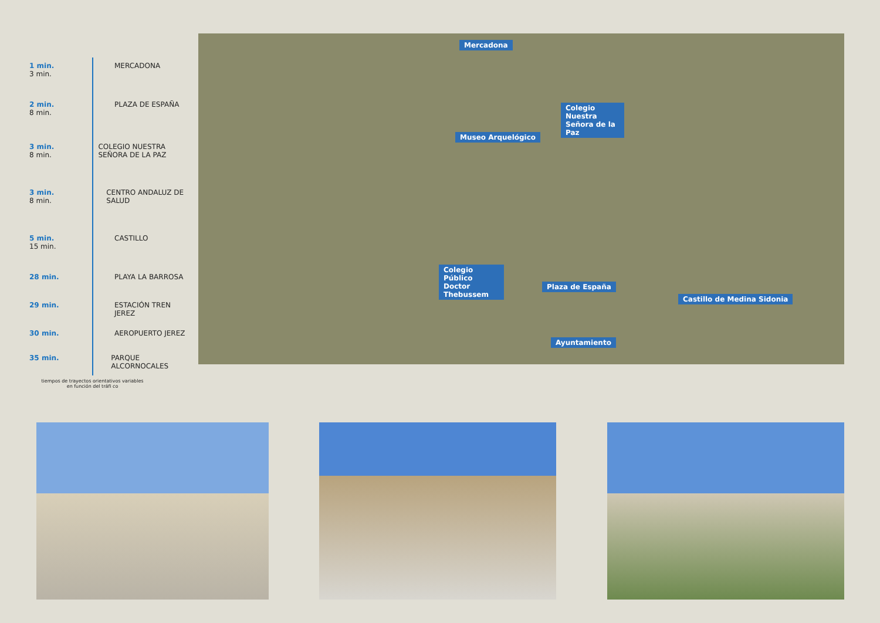1 min.
3 min.
MERCADONA
2 min.
8 min.
PLAZA DE ESPAÑA
3 min.
8 min.
COLEGIO NUESTRA SEÑORA DE LA PAZ
3 min.
8 min.
CENTRO ANDALUZ DE SALUD
5 min.
15 min.
CASTILLO
28 min. PLAYA LA BARROSA
29 min. ESTACIÓN TREN JEREZ
30 min. AEROPUERTO JEREZ
35 min. PARQUE ALCORNOCALES
tiempos de trayectos orientativos variables en función del tráfi co
Mercadona
Colegio Nuestra Señora de la Paz
Museo Arquelógico
Colegio Público Doctor Thebussem
Plaza de España
Castillo de Medina Sidonia
Ayuntamiento